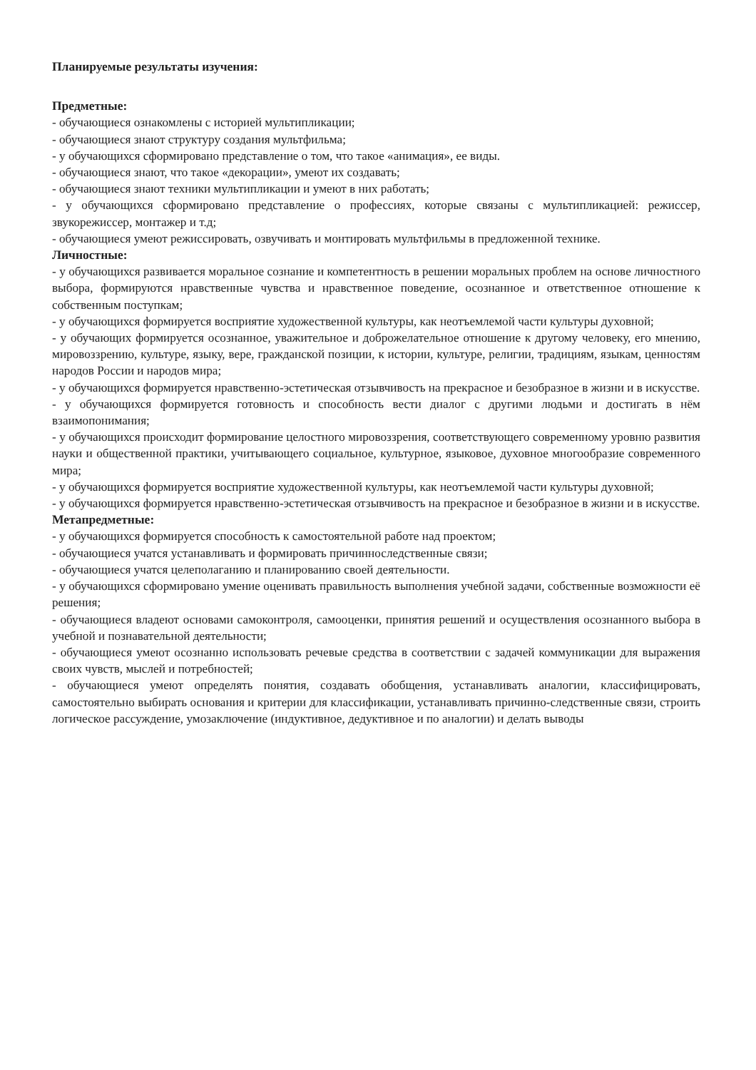Планируемые результаты изучения:
Предметные:
- обучающиеся ознакомлены с историей мультипликации;
- обучающиеся знают структуру создания мультфильма;
- у обучающихся сформировано представление о том, что такое «анимация», ее виды.
- обучающиеся знают, что такое «декорации», умеют их создавать;
- обучающиеся знают техники мультипликации и умеют в них работать;
- у обучающихся сформировано представление о профессиях, которые связаны с мультипликацией: режиссер, звукорежиссер, монтажер и т.д;
- обучающиеся умеют режиссировать, озвучивать и монтировать мультфильмы в предложенной технике.
Личностные:
- у обучающихся развивается моральное сознание и компетентность в решении моральных проблем на основе личностного выбора, формируются нравственные чувства и нравственное поведение, осознанное и ответственное отношение к собственным поступкам;
- у обучающихся формируется восприятие художественной культуры, как неотъемлемой части культуры духовной;
- у обучающих формируется осознанное, уважительное и доброжелательное отношение к другому человеку, его мнению, мировоззрению, культуре, языку, вере, гражданской позиции, к истории, культуре, религии, традициям, языкам, ценностям народов России и народов мира;
- у обучающихся формируется нравственно-эстетическая отзывчивость на прекрасное и безобразное в жизни и в искусстве.
- у обучающихся формируется готовность и способность вести диалог с другими людьми и достигать в нём взаимопонимания;
- у обучающихся происходит формирование целостного мировоззрения, соответствующего современному уровню развития науки и общественной практики, учитывающего социальное, культурное, языковое, духовное многообразие современного мира;
- у обучающихся формируется восприятие художественной культуры, как неотъемлемой части культуры духовной;
- у обучающихся формируется нравственно-эстетическая отзывчивость на прекрасное и безобразное в жизни и в искусстве.
Метапредметные:
- у обучающихся формируется способность к самостоятельной работе над проектом;
- обучающиеся учатся устанавливать и формировать причинноследственные связи;
- обучающиеся учатся целеполаганию и планированию своей деятельности.
- у обучающихся сформировано умение оценивать правильность выполнения учебной задачи, собственные возможности её решения;
- обучающиеся владеют основами самоконтроля, самооценки, принятия решений и осуществления осознанного выбора в учебной и познавательной деятельности;
- обучающиеся умеют осознанно использовать речевые средства в соответствии с задачей коммуникации для выражения своих чувств, мыслей и потребностей;
- обучающиеся умеют определять понятия, создавать обобщения, устанавливать аналогии, классифицировать, самостоятельно выбирать основания и критерии для классификации, устанавливать причинно-следственные связи, строить логическое рассуждение, умозаключение (индуктивное, дедуктивное и по аналогии) и делать выводы